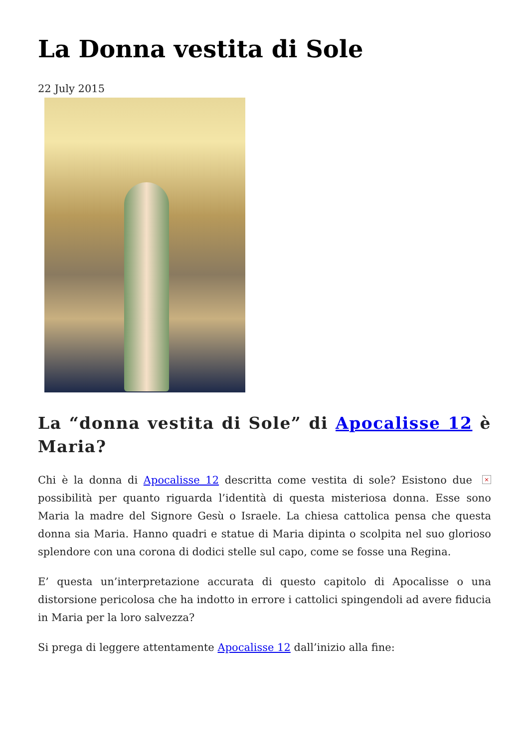La Donna vestita di Sole
22 July 2015
La “donna vestita di Sole” di Apocalisse 12 è Maria?
× Chi è la donna di Apocalisse 12 descritta come vestita di sole? Esistono due possibilità per quanto riguarda l’identità di questa misteriosa donna. Esse sono Maria la madre del Signore Gesù o Israele. La chiesa cattolica pensa che questa donna sia Maria. Hanno quadri e statue di Maria dipinta o scolpita nel suo glorioso splendore con una corona di dodici stelle sul capo, come se fosse una Regina.
E’ questa un’interpretazione accurata di questo capitolo di Apocalisse o una distorsione pericolosa che ha indotto in errore i cattolici spingendoli ad avere fiducia in Maria per la loro salvezza?
Si prega di leggere attentamente Apocalisse 12 dall’inizio alla fine: